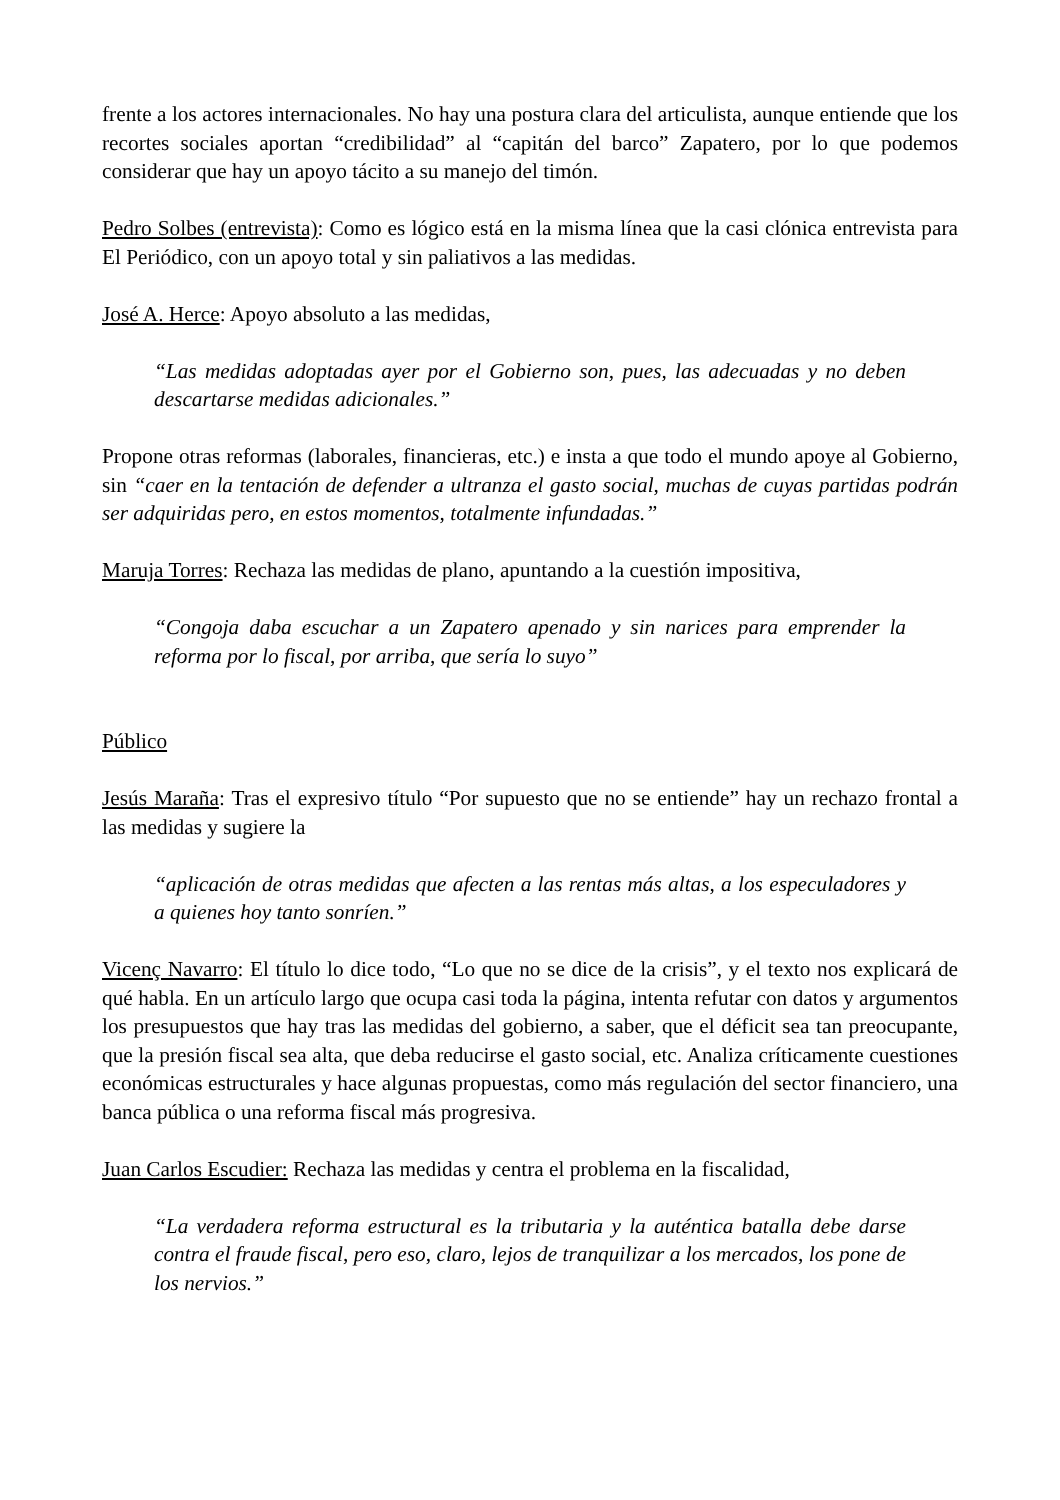frente a los actores internacionales. No hay una postura clara del articulista, aunque entiende que los recortes sociales aportan “credibilidad” al “capitán del barco” Zapatero, por lo que podemos considerar que hay un apoyo tácito a su manejo del timón.
Pedro Solbes (entrevista): Como es lógico está en la misma línea que la casi clónica entrevista para El Periódico, con un apoyo total y sin paliativos a las medidas.
José A. Herce: Apoyo absoluto a las medidas,
“Las medidas adoptadas ayer por el Gobierno son, pues, las adecuadas y no deben descartarse medidas adicionales.”
Propone otras reformas (laborales, financieras, etc.) e insta a que todo el mundo apoye al Gobierno, sin “caer en la tentación de defender a ultranza el gasto social, muchas de cuyas partidas podrán ser adquiridas pero, en estos momentos, totalmente infundadas.”
Maruja Torres: Rechaza las medidas de plano, apuntando a la cuestión impositiva,
“Congoja daba escuchar a un Zapatero apenado y sin narices para emprender la reforma por lo fiscal, por arriba, que sería lo suyo”
Público
Jesús Maraña: Tras el expresivo título “Por supuesto que no se entiende” hay un rechazo frontal a las medidas y sugiere la
“aplicación de otras medidas que afecten a las rentas más altas, a los especuladores y a quienes hoy tanto sonríen.”
Vicenç Navarro: El título lo dice todo, “Lo que no se dice de la crisis”, y el texto nos explicará de qué habla. En un artículo largo que ocupa casi toda la página, intenta refutar con datos y argumentos los presupuestos que hay tras las medidas del gobierno, a saber, que el déficit sea tan preocupante, que la presión fiscal sea alta, que deba reducirse el gasto social, etc. Analiza críticamente cuestiones económicas estructurales y hace algunas propuestas, como más regulación del sector financiero, una banca pública o una reforma fiscal más progresiva.
Juan Carlos Escudier: Rechaza las medidas y centra el problema en la fiscalidad,
“La verdadera reforma estructural es la tributaria y la auténtica batalla debe darse contra el fraude fiscal, pero eso, claro, lejos de tranquilizar a los mercados, los pone de los nervios.”